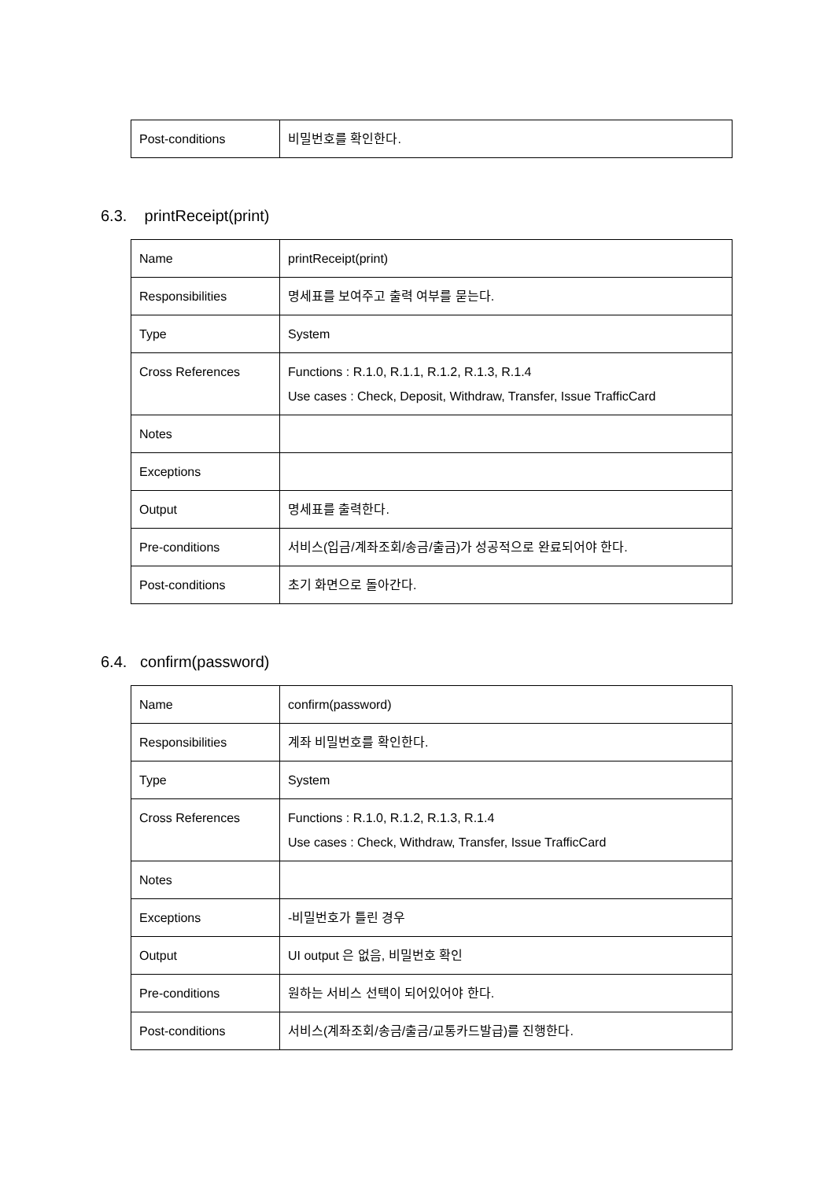| Post-conditions | 비밀번호를 확인한다. |
6.3. printReceipt(print)
| Name | printReceipt(print) |
| Responsibilities | 명세표를 보여주고 출력 여부를 묻는다. |
| Type | System |
| Cross References | Functions : R.1.0, R.1.1, R.1.2, R.1.3, R.1.4 Use cases : Check, Deposit, Withdraw, Transfer, Issue TrafficCard |
| Notes | |
| Exceptions | |
| Output | 명세표를 출력한다. |
| Pre-conditions | 서비스(입금/계좌조회/송금/출금)가 성공적으로 완료되어야 한다. |
| Post-conditions | 초기 화면으로 돌아간다. |
6.4. confirm(password)
| Name | confirm(password) |
| Responsibilities | 계좌 비밀번호를 확인한다. |
| Type | System |
| Cross References | Functions : R.1.0, R.1.2, R.1.3, R.1.4 Use cases : Check, Withdraw, Transfer, Issue TrafficCard |
| Notes | |
| Exceptions | -비밀번호가 틀린 경우 |
| Output | UI output 은 없음, 비밀번호 확인 |
| Pre-conditions | 원하는 서비스 선택이 되어있어야 한다. |
| Post-conditions | 서비스(계좌조회/송금/출금/교통카드발급)를 진행한다. |